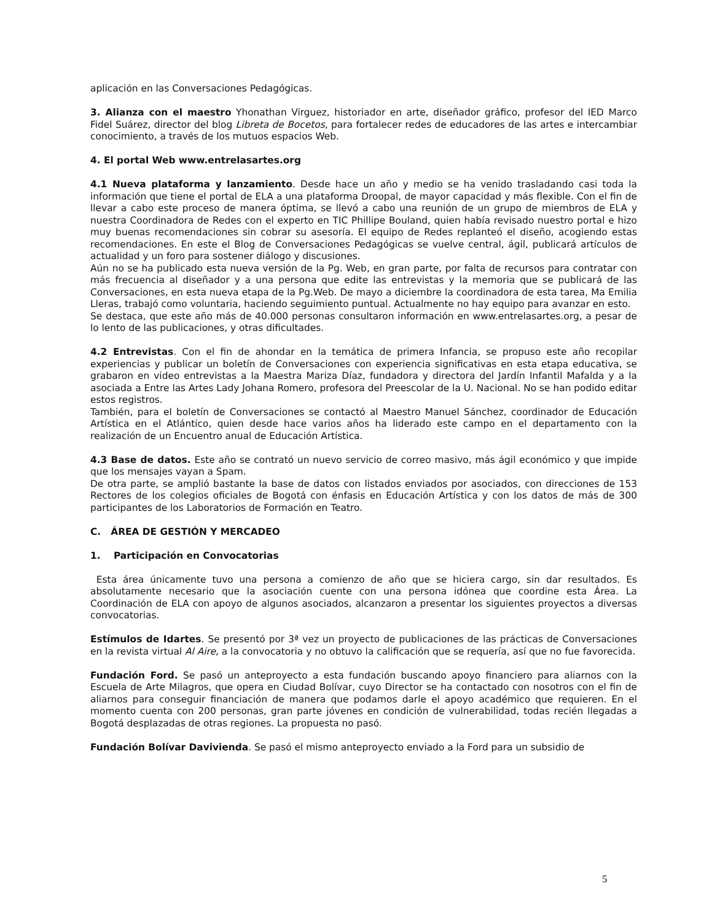aplicación en las Conversaciones Pedagógicas.
3. Alianza con el maestro Yhonathan Virguez, historiador en arte, diseñador gráfico, profesor del IED Marco Fidel Suárez, director del blog Libreta de Bocetos, para fortalecer redes de educadores de las artes e intercambiar conocimiento, a través de los mutuos espacios Web.
4. El portal Web www.entrelasartes.org
4.1 Nueva plataforma y lanzamiento. Desde hace un año y medio se ha venido trasladando casi toda la información que tiene el portal de ELA a una plataforma Droopal, de mayor capacidad y más flexible. Con el fin de llevar a cabo este proceso de manera óptima, se llevó a cabo una reunión de un grupo de miembros de ELA y nuestra Coordinadora de Redes con el experto en TIC Phillipe Bouland, quien había revisado nuestro portal e hizo muy buenas recomendaciones sin cobrar su asesoría. El equipo de Redes replanteó el diseño, acogiendo estas recomendaciones. En este el Blog de Conversaciones Pedagógicas se vuelve central, ágil, publicará artículos de actualidad y un foro para sostener diálogo y discusiones.
Aún no se ha publicado esta nueva versión de la Pg. Web, en gran parte, por falta de recursos para contratar con más frecuencia al diseñador y a una persona que edite las entrevistas y la memoria que se publicará de las Conversaciones, en esta nueva etapa de la Pg.Web. De mayo a diciembre la coordinadora de esta tarea, Ma Emilia Lleras, trabajó como voluntaria, haciendo seguimiento puntual. Actualmente no hay equipo para avanzar en esto.
Se destaca, que este año más de 40.000 personas consultaron información en www.entrelasartes.org, a pesar de lo lento de las publicaciones, y otras dificultades.
4.2 Entrevistas. Con el fin de ahondar en la temática de primera Infancia, se propuso este año recopilar experiencias y publicar un boletín de Conversaciones con experiencia significativas en esta etapa educativa, se grabaron en video entrevistas a la Maestra Mariza Díaz, fundadora y directora del Jardín Infantil Mafalda y a la asociada a Entre las Artes Lady Johana Romero, profesora del Preescolar de la U. Nacional. No se han podido editar estos registros.
También, para el boletín de Conversaciones se contactó al Maestro Manuel Sánchez, coordinador de Educación Artística en el Atlántico, quien desde hace varios años ha liderado este campo en el departamento con la realización de un Encuentro anual de Educación Artística.
4.3 Base de datos. Este año se contrató un nuevo servicio de correo masivo, más ágil económico y que impide que los mensajes vayan a Spam.
De otra parte, se amplió bastante la base de datos con listados enviados por asociados, con direcciones de 153 Rectores de los colegios oficiales de Bogotá con énfasis en Educación Artística y con los datos de más de 300 participantes de los Laboratorios de Formación en Teatro.
C. ÁREA DE GESTIÓN Y MERCADEO
1. Participación en Convocatorias
Esta área únicamente tuvo una persona a comienzo de año que se hiciera cargo, sin dar resultados. Es absolutamente necesario que la asociación cuente con una persona idónea que coordine esta Área. La Coordinación de ELA con apoyo de algunos asociados, alcanzaron a presentar los siguientes proyectos a diversas convocatorias.
Estímulos de Idartes. Se presentó por 3ª vez un proyecto de publicaciones de las prácticas de Conversaciones en la revista virtual Al Aire, a la convocatoria y no obtuvo la calificación que se requería, así que no fue favorecida.
Fundación Ford. Se pasó un anteproyecto a esta fundación buscando apoyo financiero para aliarnos con la Escuela de Arte Milagros, que opera en Ciudad Bolívar, cuyo Director se ha contactado con nosotros con el fin de aliarnos para conseguir financiación de manera que podamos darle el apoyo académico que requieren. En el momento cuenta con 200 personas, gran parte jóvenes en condición de vulnerabilidad, todas recién llegadas a Bogotá desplazadas de otras regiones. La propuesta no pasó.
Fundación Bolívar Davivienda. Se pasó el mismo anteproyecto enviado a la Ford para un subsidio de
5